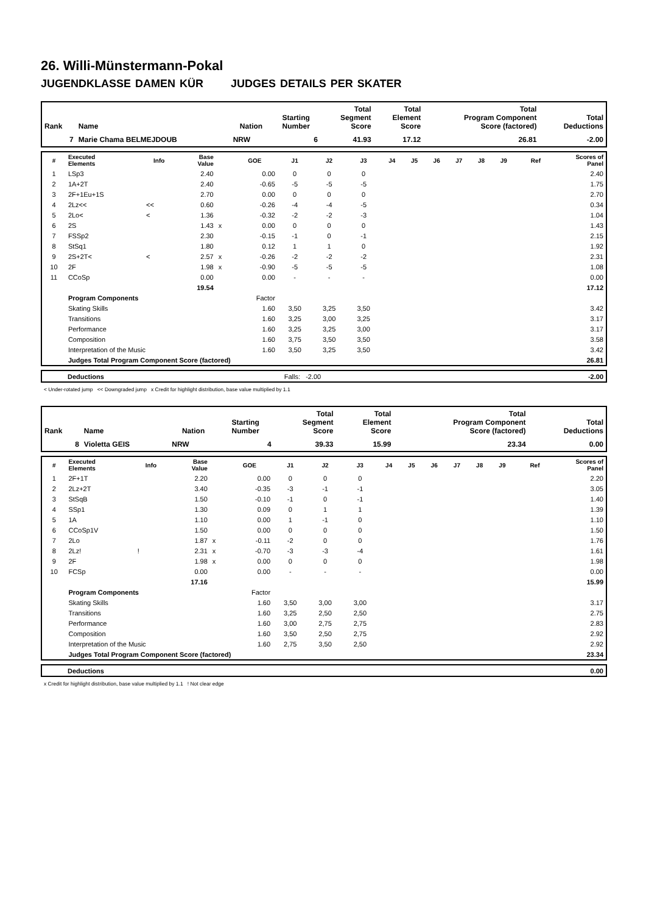26. Willi-Münstermann-Pokal
JUGENDKLASSE DAMEN KÜR JUDGES DETAILS PER SKATER
| Rank | Name | Nation | Starting Number | Total Segment Score | Total Element Score | Total Program Component Score (factored) | Total Deductions |
| --- | --- | --- | --- | --- | --- | --- | --- |
| 7 | Marie Chama BELMEJDOUB | NRW | 6 | 41.93 | 17.12 | 26.81 | -2.00 |
| # | Executed Elements | Info | Base Value | | GOE | J1 | J2 | J3 | J4 | J5 | J6 | J7 | J8 | J9 | Ref | Scores of Panel |
| --- | --- | --- | --- | --- | --- | --- | --- | --- | --- | --- | --- | --- | --- | --- | --- | --- |
| 1 | LSp3 | | 2.40 | | 0.00 | 0 | 0 | 0 | | | | | | | | 2.40 |
| 2 | 1A+2T | | 2.40 | | -0.65 | -5 | -5 | -5 | | | | | | | | 1.75 |
| 3 | 2F+1Eu+1S | | 2.70 | | 0.00 | 0 | 0 | 0 | | | | | | | | 2.70 |
| 4 | 2Lz<< | << | 0.60 | | -0.26 | -4 | -4 | -5 | | | | | | | | 0.34 |
| 5 | 2Lo< | < | 1.36 | | -0.32 | -2 | -2 | -3 | | | | | | | | 1.04 |
| 6 | 2S | | 1.43 | x | 0.00 | 0 | 0 | 0 | | | | | | | | 1.43 |
| 7 | FSSp2 | | 2.30 | | -0.15 | -1 | 0 | -1 | | | | | | | | 2.15 |
| 8 | StSq1 | | 1.80 | | 0.12 | 1 | 1 | 0 | | | | | | | | 1.92 |
| 9 | 2S+2T< | < | 2.57 | x | -0.26 | -2 | -2 | -2 | | | | | | | | 2.31 |
| 10 | 2F | | 1.98 | x | -0.90 | -5 | -5 | -5 | | | | | | | | 1.08 |
| 11 | CCoSp | | 0.00 | | 0.00 | - | - | - | | | | | | | | 0.00 |
| | | | 19.54 | | | | | | | | | | | | | 17.12 |
| | Program Components | | | | Factor | | | | | | | | | | | |
| | Skating Skills | | | | 1.60 | 3,50 | 3,25 | 3,50 | | | | | | | | 3.42 |
| | Transitions | | | | 1.60 | 3,25 | 3,00 | 3,25 | | | | | | | | 3.17 |
| | Performance | | | | 1.60 | 3,25 | 3,25 | 3,00 | | | | | | | | 3.17 |
| | Composition | | | | 1.60 | 3,75 | 3,50 | 3,50 | | | | | | | | 3.58 |
| | Interpretation of the Music | | | | 1.60 | 3,50 | 3,25 | 3,50 | | | | | | | | 3.42 |
| | Judges Total Program Component Score (factored) | | | | | | | | | | | | | | | 26.81 |
| | Deductions | Falls: -2.00 | -2.00 |
< Under-rotated jump << Downgraded jump x Credit for highlight distribution, base value multiplied by 1.1
| Rank | Name | Nation | Starting Number | Total Segment Score | Total Element Score | Total Program Component Score (factored) | Total Deductions |
| --- | --- | --- | --- | --- | --- | --- | --- |
| 8 | Violetta GEIS | NRW | 4 | 39.33 | 15.99 | 23.34 | 0.00 |
| # | Executed Elements | Info | Base Value | | GOE | J1 | J2 | J3 | J4 | J5 | J6 | J7 | J8 | J9 | Ref | Scores of Panel |
| --- | --- | --- | --- | --- | --- | --- | --- | --- | --- | --- | --- | --- | --- | --- | --- | --- |
| 1 | 2F+1T | | 2.20 | | 0.00 | 0 | 0 | 0 | | | | | | | | 2.20 |
| 2 | 2Lz+2T | | 3.40 | | -0.35 | -3 | -1 | -1 | | | | | | | | 3.05 |
| 3 | StSqB | | 1.50 | | -0.10 | -1 | 0 | -1 | | | | | | | | 1.40 |
| 4 | SSp1 | | 1.30 | | 0.09 | 0 | 1 | 1 | | | | | | | | 1.39 |
| 5 | 1A | | 1.10 | | 0.00 | 1 | -1 | 0 | | | | | | | | 1.10 |
| 6 | CCoSp1V | | 1.50 | | 0.00 | 0 | 0 | 0 | | | | | | | | 1.50 |
| 7 | 2Lo | | 1.87 | x | -0.11 | -2 | 0 | 0 | | | | | | | | 1.76 |
| 8 | 2Lz! | ! | 2.31 | x | -0.70 | -3 | -3 | -4 | | | | | | | | 1.61 |
| 9 | 2F | | 1.98 | x | 0.00 | 0 | 0 | 0 | | | | | | | | 1.98 |
| 10 | FCSp | | 0.00 | | 0.00 | - | - | - | | | | | | | | 0.00 |
| | | | 17.16 | | | | | | | | | | | | | 15.99 |
| | Program Components | | | | Factor | | | | | | | | | | | |
| | Skating Skills | | | | 1.60 | 3,50 | 3,00 | 3,00 | | | | | | | | 3.17 |
| | Transitions | | | | 1.60 | 3,25 | 2,50 | 2,50 | | | | | | | | 2.75 |
| | Performance | | | | 1.60 | 3,00 | 2,75 | 2,75 | | | | | | | | 2.83 |
| | Composition | | | | 1.60 | 3,50 | 2,50 | 2,75 | | | | | | | | 2.92 |
| | Interpretation of the Music | | | | 1.60 | 2,75 | 3,50 | 2,50 | | | | | | | | 2.92 |
| | Judges Total Program Component Score (factored) | | | | | | | | | | | | | | | 23.34 |
| | Deductions | 0.00 |
x Credit for highlight distribution, base value multiplied by 1.1 ! Not clear edge